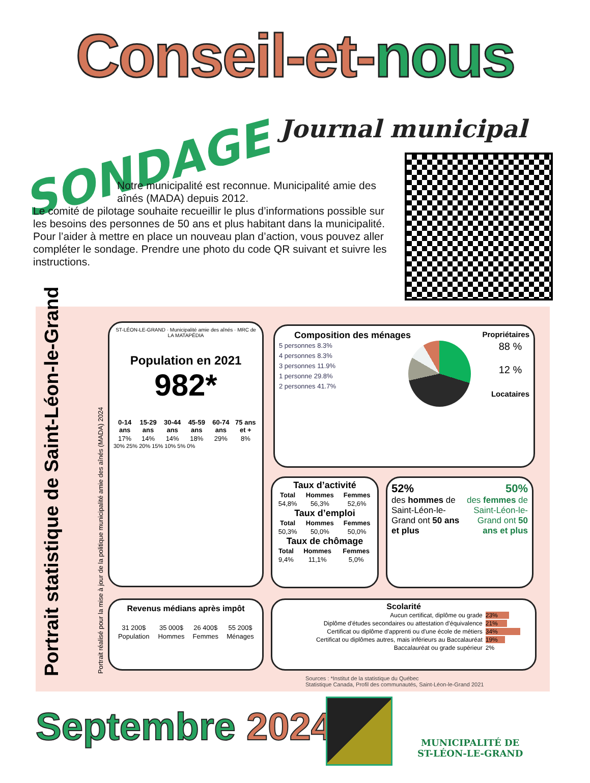Conseil-et-nous
Journal municipal
SONDAGE
Notre municipalité est reconnue. Municipalité amie des aînés (MADA) depuis 2012.
Le comité de pilotage souhaite recueillir le plus d’informations possible sur les besoins des personnes de 50 ans et plus habitant dans la municipalité.
Pour l’aider à mettre en place un nouveau plan d’action, vous pouvez aller compléter le sondage. Prendre une photo du code QR suivant et suivre les instructions.
Portrait statistique de Saint-Léon-le-Grand Portrait réalisé pour la mise à jour de la politique municipalité amie des aînés (MADA) 2024
ST-LÉON-LE-GRAND · Municipalité amie des aînés · MRC de LA MATAPÉDIA
Population en 2021
982*
| 0-14 ans | 15-29 ans | 30-44 ans | 45-59 ans | 60-74 ans | 75 ans et + |
| --- | --- | --- | --- | --- | --- |
| 17% | 14% | 14% | 18% | 29% | 8% |
30% 25% 20% 15% 10% 5% 0%
Composition des ménages Propriétaires
5 personnes 8.3%
4 personnes 8.3%
3 personnes 11.9%
1 personne 29.8%
2 personnes 41.7%
88 %
12 %
Locataires
Taux d’activité
| Total | Hommes | Femmes |
| --- | --- | --- |
| 54,8% | 56,3% | 52,6% |
Taux d’emploi
| Total | Hommes | Femmes |
| --- | --- | --- |
| 50,3% | 50,0% | 50,0% |
Taux de chômage
| Total | Hommes | Femmes |
| --- | --- | --- |
| 9,4% | 11,1% | 5,0% |
52%
des hommes de Saint-Léon-le-Grand ont 50 ans et plus
50%
des femmes de Saint-Léon-le-Grand ont 50 ans et plus
Revenus médians après impôt
| 31 200$ | 35 000$ | 26 400$ | 55 200$ |
| Population | Hommes | Femmes | Ménages |
Scolarité
| Aucun certificat, diplôme ou grade | 23% |
| Diplôme d'études secondaires ou attestation d'équivalence | 21% |
| Certificat ou diplôme d'apprenti ou d'une école de métiers | 34% |
| Certificat ou diplômes autres, mais inférieurs au Baccalauréat | 19% |
| Baccalauréat ou grade supérieur | 2% |
Sources : *Institut de la statistique du Québec
Statistique Canada, Profil des communautés, Saint-Léon-le-Grand 2021
Septembre 2024
MUNICIPALITÉ DE
ST-LÉON-LE-GRAND